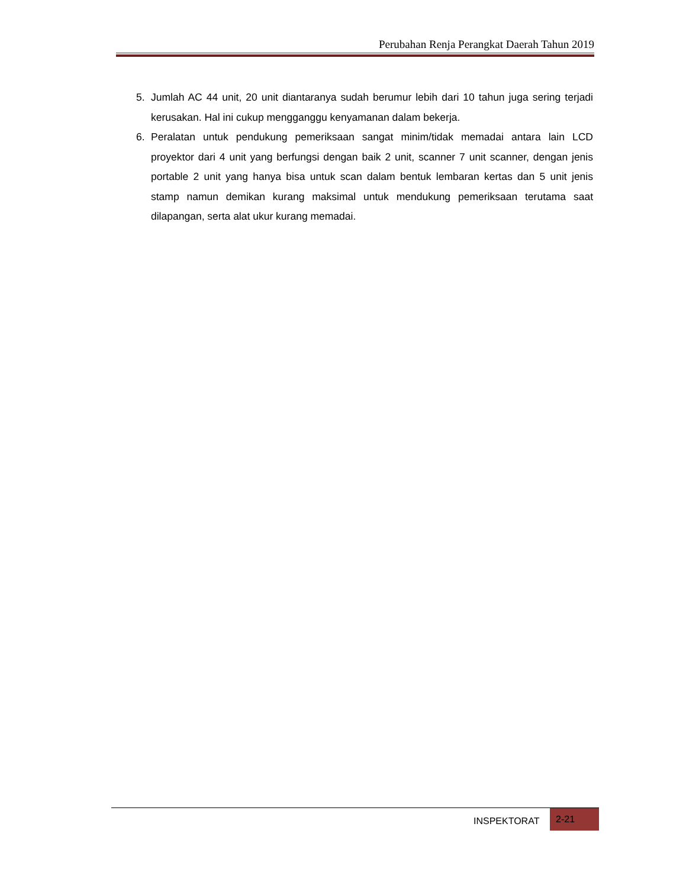Perubahan Renja Perangkat Daerah Tahun 2019
5. Jumlah AC 44 unit, 20 unit diantaranya sudah berumur lebih dari 10 tahun juga sering terjadi kerusakan. Hal ini cukup mengganggu kenyamanan dalam bekerja.
6. Peralatan untuk pendukung pemeriksaan sangat minim/tidak memadai antara lain LCD proyektor dari 4 unit yang berfungsi dengan baik 2 unit, scanner 7 unit scanner, dengan jenis portable 2 unit yang hanya bisa untuk scan dalam bentuk lembaran kertas dan 5 unit jenis stamp namun demikan kurang maksimal untuk mendukung pemeriksaan terutama saat dilapangan, serta alat ukur kurang memadai.
INSPEKTORAT
2-21